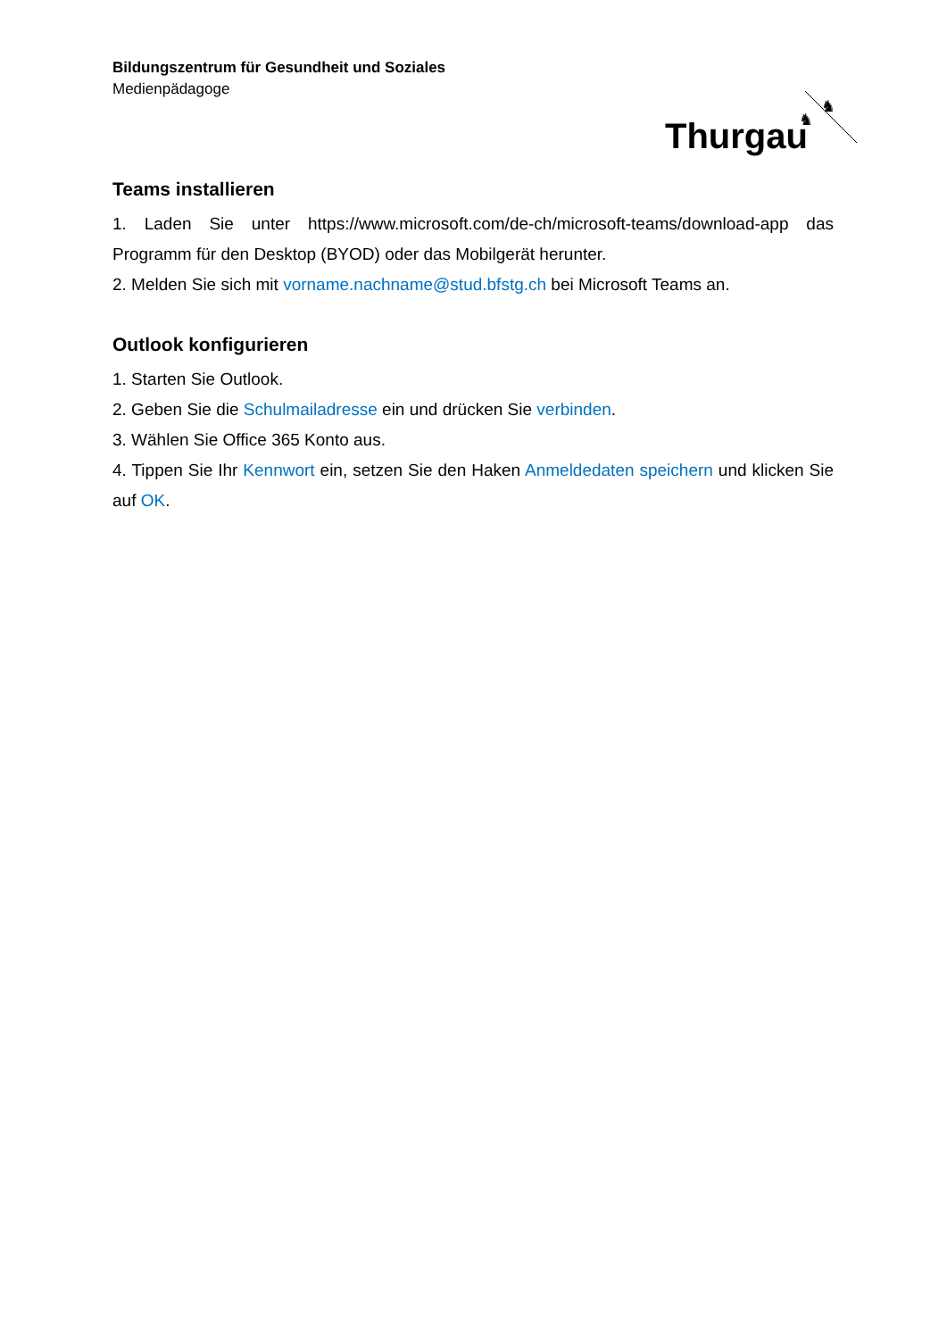Bildungszentrum für Gesundheit und Soziales
Medienpädagoge
Thurgau
♞
♞
Teams installieren
1. Laden Sie unter https://www.microsoft.com/de-ch/microsoft-teams/download-app das Programm für den Desktop (BYOD) oder das Mobilgerät herunter.
2. Melden Sie sich mit vorname.nachname@stud.bfstg.ch bei Microsoft Teams an.
Outlook konfigurieren
1. Starten Sie Outlook.
2. Geben Sie die Schulmailadresse ein und drücken Sie verbinden.
3. Wählen Sie Office 365 Konto aus.
4. Tippen Sie Ihr Kennwort ein, setzen Sie den Haken Anmeldedaten speichern und klicken Sie auf OK.